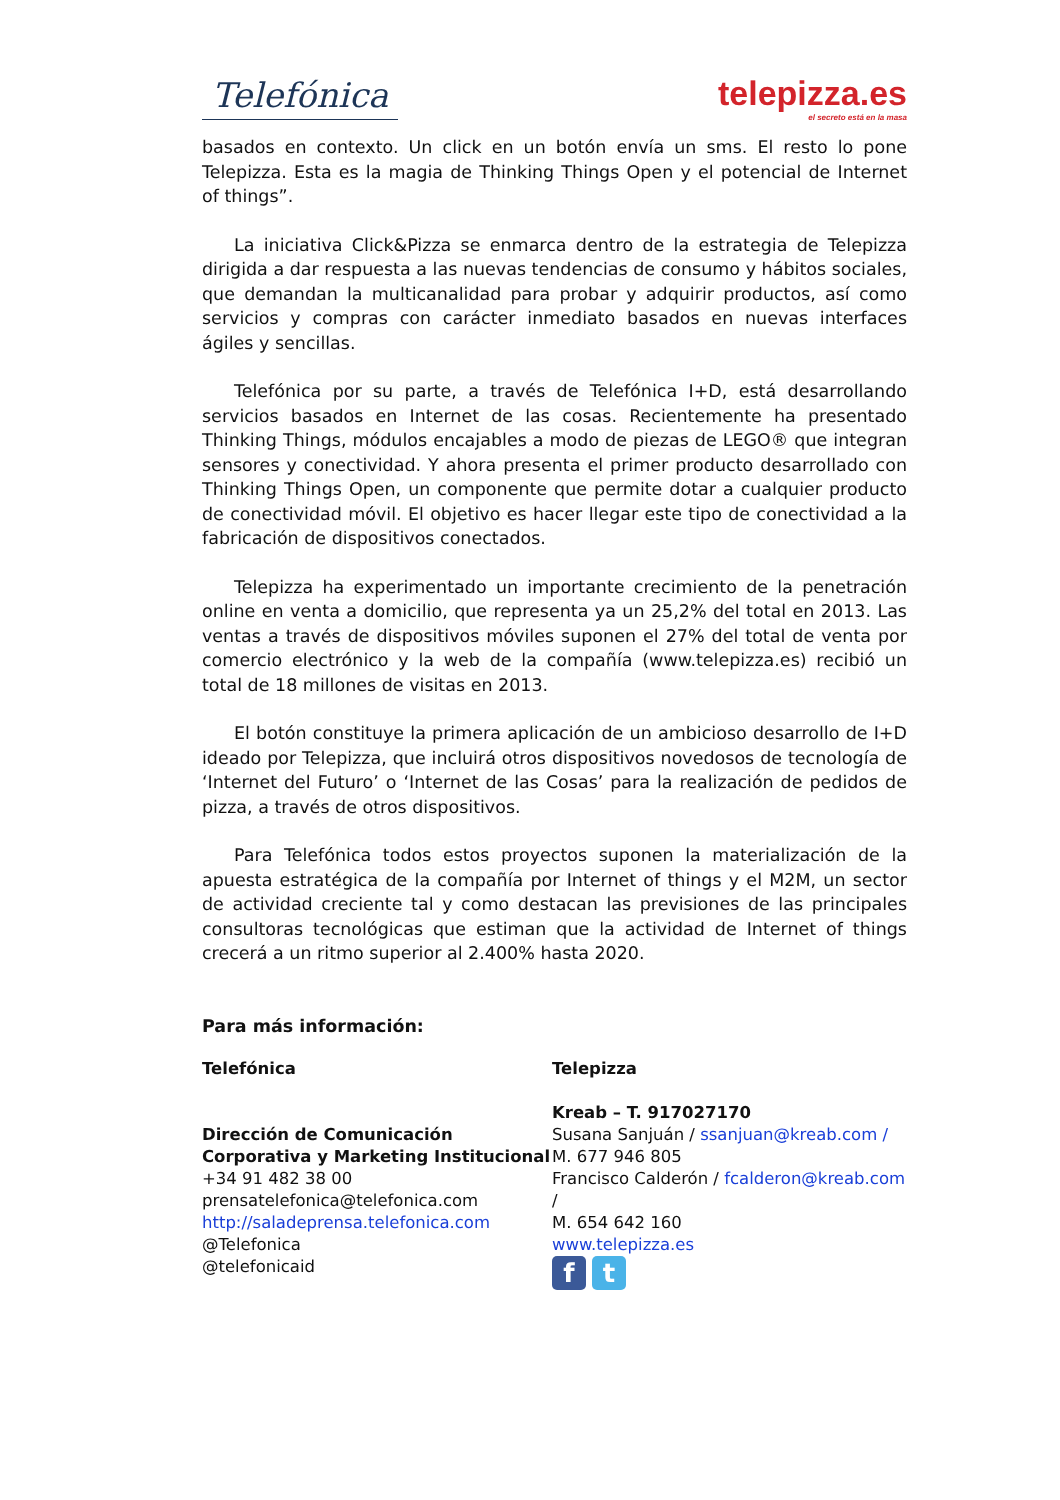Telefónica
telepizza.es
el secreto está en la masa
basados en contexto. Un click en un botón envía un sms. El resto lo pone Telepizza. Esta es la magia de Thinking Things Open y el potencial de Internet of things”.
La iniciativa Click&Pizza se enmarca dentro de la estrategia de Telepizza dirigida a dar respuesta a las nuevas tendencias de consumo y hábitos sociales, que demandan la multicanalidad para probar y adquirir productos, así como servicios y compras con carácter inmediato basados en nuevas interfaces ágiles y sencillas.
Telefónica por su parte, a través de Telefónica I+D, está desarrollando servicios basados en Internet de las cosas. Recientemente ha presentado Thinking Things, módulos encajables a modo de piezas de LEGO® que integran sensores y conectividad. Y ahora presenta el primer producto desarrollado con Thinking Things Open, un componente que permite dotar a cualquier producto de conectividad móvil. El objetivo es hacer llegar este tipo de conectividad a la fabricación de dispositivos conectados.
Telepizza ha experimentado un importante crecimiento de la penetración online en venta a domicilio, que representa ya un 25,2% del total en 2013. Las ventas a través de dispositivos móviles suponen el 27% del total de venta por comercio electrónico y la web de la compañía (www.telepizza.es) recibió un total de 18 millones de visitas en 2013.
El botón constituye la primera aplicación de un ambicioso desarrollo de I+D ideado por Telepizza, que incluirá otros dispositivos novedosos de tecnología de ‘Internet del Futuro’ o ‘Internet de las Cosas’ para la realización de pedidos de pizza, a través de otros dispositivos.
Para Telefónica todos estos proyectos suponen la materialización de la apuesta estratégica de la compañía por Internet of things y el M2M, un sector de actividad creciente tal y como destacan las previsiones de las principales consultoras tecnológicas que estiman que la actividad de Internet of things crecerá a un ritmo superior al 2.400% hasta 2020.
Para más información:
Telefónica
Dirección de Comunicación Corporativa y Marketing Institucional
+34 91 482 38 00
prensatelefonica@telefonica.com
http://saladeprensa.telefonica.com
@Telefonica
@telefonicaid
Telepizza
Kreab – T. 917027170
Susana Sanjuán / ssanjuan@kreab.com /
M. 677 946 805
Francisco Calderón / fcalderon@kreab.com /
M. 654 642 160
www.telepizza.es
ft